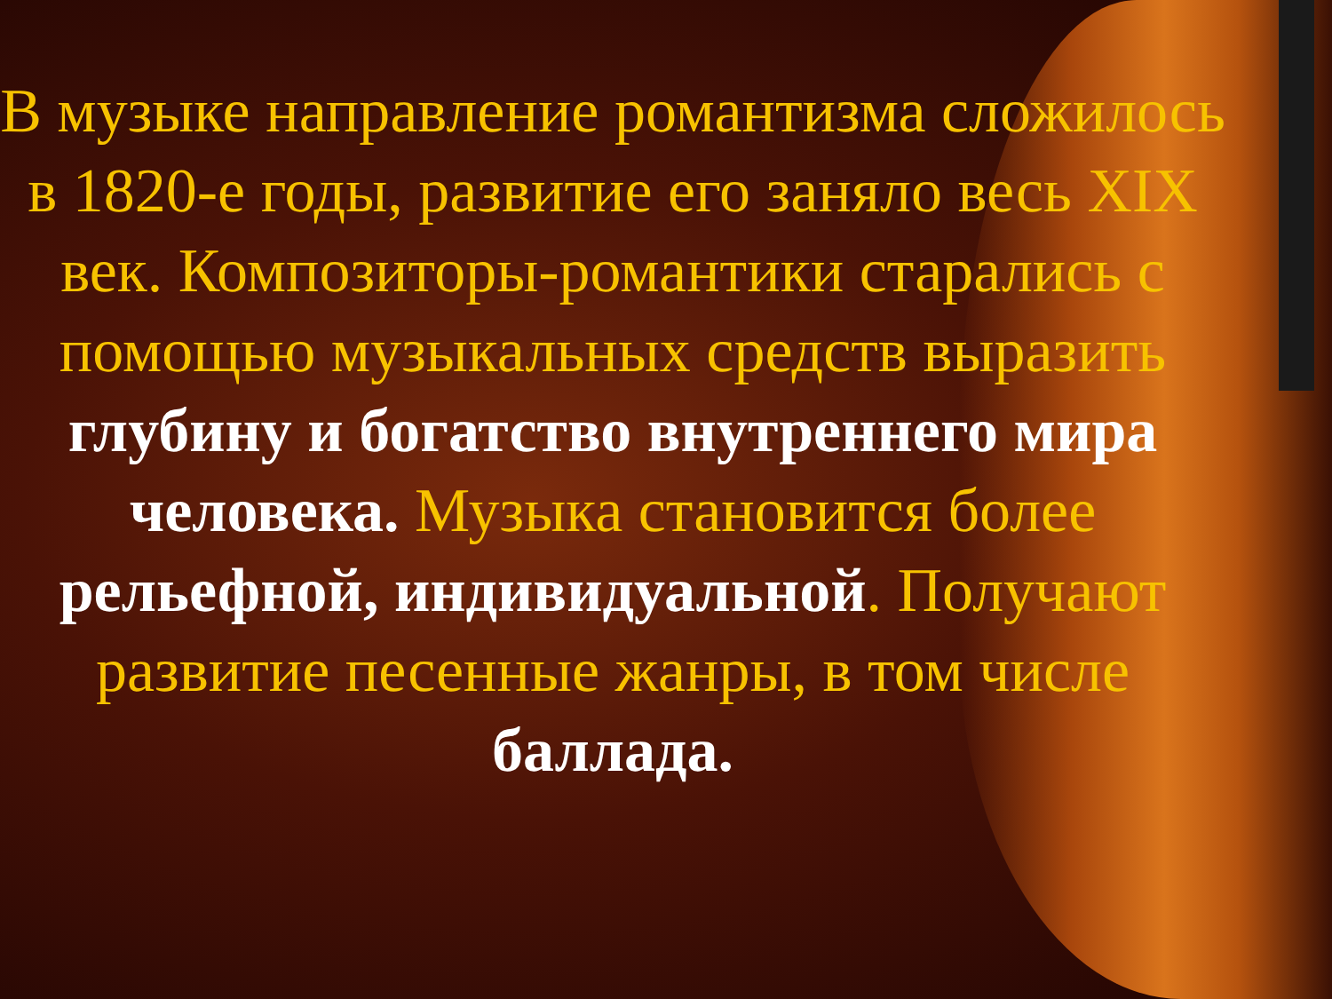В музыке направление романтизма сложилось в 1820-е годы, развитие его заняло весь XIX век. Композиторы-романтики старались с помощью музыкальных средств выразить глубину и богатство внутреннего мира человека. Музыка становится более рельефной, индивидуальной. Получают развитие песенные жанры, в том числе баллада.